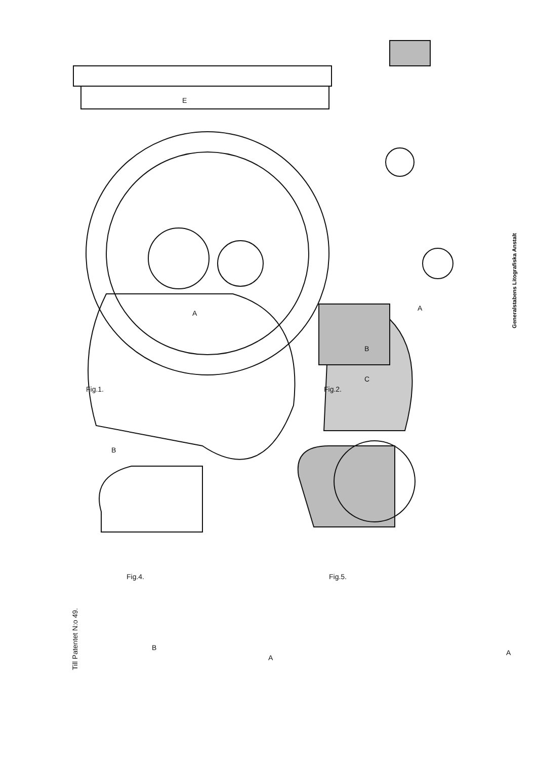Till Patentet N:o 49.
Generalstabens Litografiska Anstalt
Fig.1. Fig.2.
Fig.4. Fig.5.
E
A
B
B
C
A
B
A
A